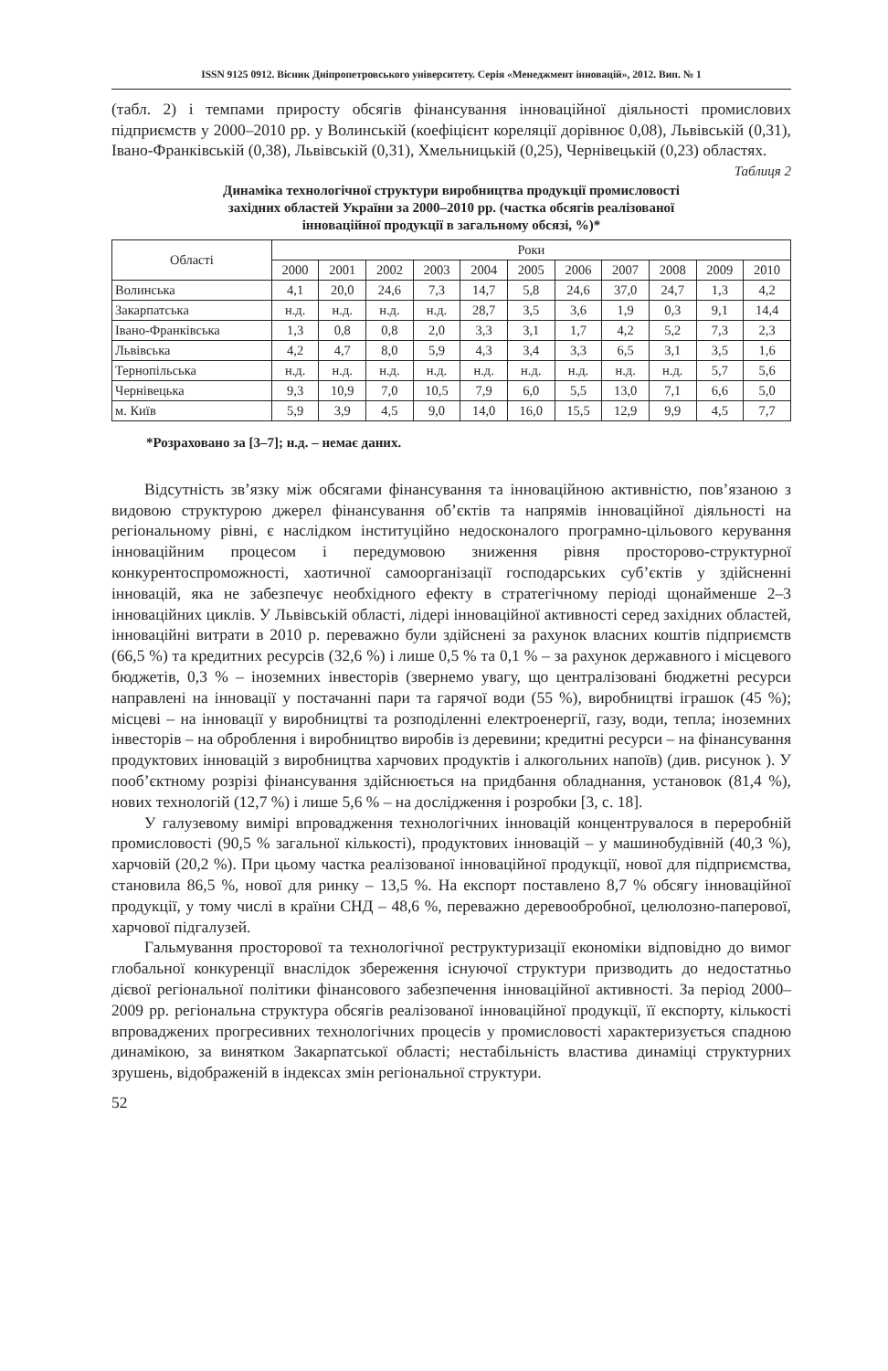ISSN 9125 0912. Вісник Дніпропетровського університету. Серія «Менеджмент інновацій», 2012. Вип. № 1
(табл. 2) і темпами приросту обсягів фінансування інноваційної діяльності промислових підприємств у 2000–2010 рр. у Волинській (коефіцієнт кореляції дорівнює 0,08), Львівській (0,31), Івано-Франківській (0,38), Львівській (0,31), Хмельницькій (0,25), Чернівецькій (0,23) областях.
Таблиця 2
Динаміка технологічної структури виробництва продукції промисловості
західних областей України за 2000–2010 рр. (частка обсягів реалізованої
інноваційної продукції в загальному обсязі, %)*
| Області | Роки | | | | | | | | | | |
| --- | --- | --- | --- | --- | --- | --- | --- | --- | --- | --- | --- |
| | 2000 | 2001 | 2002 | 2003 | 2004 | 2005 | 2006 | 2007 | 2008 | 2009 | 2010 |
| Волинська | 4,1 | 20,0 | 24,6 | 7,3 | 14,7 | 5,8 | 24,6 | 37,0 | 24,7 | 1,3 | 4,2 |
| Закарпатська | н.д. | н.д. | н.д. | н.д. | 28,7 | 3,5 | 3,6 | 1,9 | 0,3 | 9,1 | 14,4 |
| Івано-Франківська | 1,3 | 0,8 | 0,8 | 2,0 | 3,3 | 3,1 | 1,7 | 4,2 | 5,2 | 7,3 | 2,3 |
| Львівська | 4,2 | 4,7 | 8,0 | 5,9 | 4,3 | 3,4 | 3,3 | 6,5 | 3,1 | 3,5 | 1,6 |
| Тернопільська | н.д. | н.д. | н.д. | н.д. | н.д. | н.д. | н.д. | н.д. | н.д. | 5,7 | 5,6 |
| Чернівецька | 9,3 | 10,9 | 7,0 | 10,5 | 7,9 | 6,0 | 5,5 | 13,0 | 7,1 | 6,6 | 5,0 |
| м. Київ | 5,9 | 3,9 | 4,5 | 9,0 | 14,0 | 16,0 | 15,5 | 12,9 | 9,9 | 4,5 | 7,7 |
*Розраховано за [3–7]; н.д. – немає даних.
Відсутність зв’язку між обсягами фінансування та інноваційною активністю, пов’язаною з видовою структурою джерел фінансування об’єктів та напрямів інноваційної діяльності на регіональному рівні, є наслідком інституційно недосконалого програмно-цільового керування інноваційним процесом і передумовою зниження рівня просторово-структурної конкурентоспроможності, хаотичної самоорганізації господарських суб’єктів у здійсненні інновацій, яка не забезпечує необхідного ефекту в стратегічному періоді щонайменше 2–3 інноваційних циклів. У Львівській області, лідері інноваційної активності серед західних областей, інноваційні витрати в 2010 р. переважно були здійснені за рахунок власних коштів підприємств (66,5 %) та кредитних ресурсів (32,6 %) і лише 0,5 % та 0,1 % – за рахунок державного і місцевого бюджетів, 0,3 % – іноземних інвесторів (звернемо увагу, що централізовані бюджетні ресурси направлені на інновації у постачанні пари та гарячої води (55 %), виробництві іграшок (45 %); місцеві – на інновації у виробництві та розподіленні електроенергії, газу, води, тепла; іноземних інвесторів – на оброблення і виробництво виробів із деревини; кредитні ресурси – на фінансування продуктових інновацій з виробництва харчових продуктів і алкогольних напоїв) (див. рисунок ). У пооб’єктному розрізі фінансування здійснюється на придбання обладнання, установок (81,4 %), нових технологій (12,7 %) і лише 5,6 % – на дослідження і розробки [3, с. 18].
У галузевому вимірі впровадження технологічних інновацій концентрувалося в переробній промисловості (90,5 % загальної кількості), продуктових інновацій – у машинобудівній (40,3 %), харчовій (20,2 %). При цьому частка реалізованої інноваційної продукції, нової для підприємства, становила 86,5 %, нової для ринку – 13,5 %. На експорт поставлено 8,7 % обсягу інноваційної продукції, у тому числі в країни СНД – 48,6 %, переважно деревообробної, целюлозно-паперової, харчової підгалузей.
Гальмування просторової та технологічної реструктуризації економіки відповідно до вимог глобальної конкуренції внаслідок збереження існуючої структури призводить до недостатньо дієвої регіональної політики фінансового забезпечення інноваційної активності. За період 2000–2009 рр. регіональна структура обсягів реалізованої інноваційної продукції, її експорту, кількості впроваджених прогресивних технологічних процесів у промисловості характеризується спадною динамікою, за винятком Закарпатської області; нестабільність властива динаміці структурних зрушень, відображеній в індексах змін регіональної структури.
52